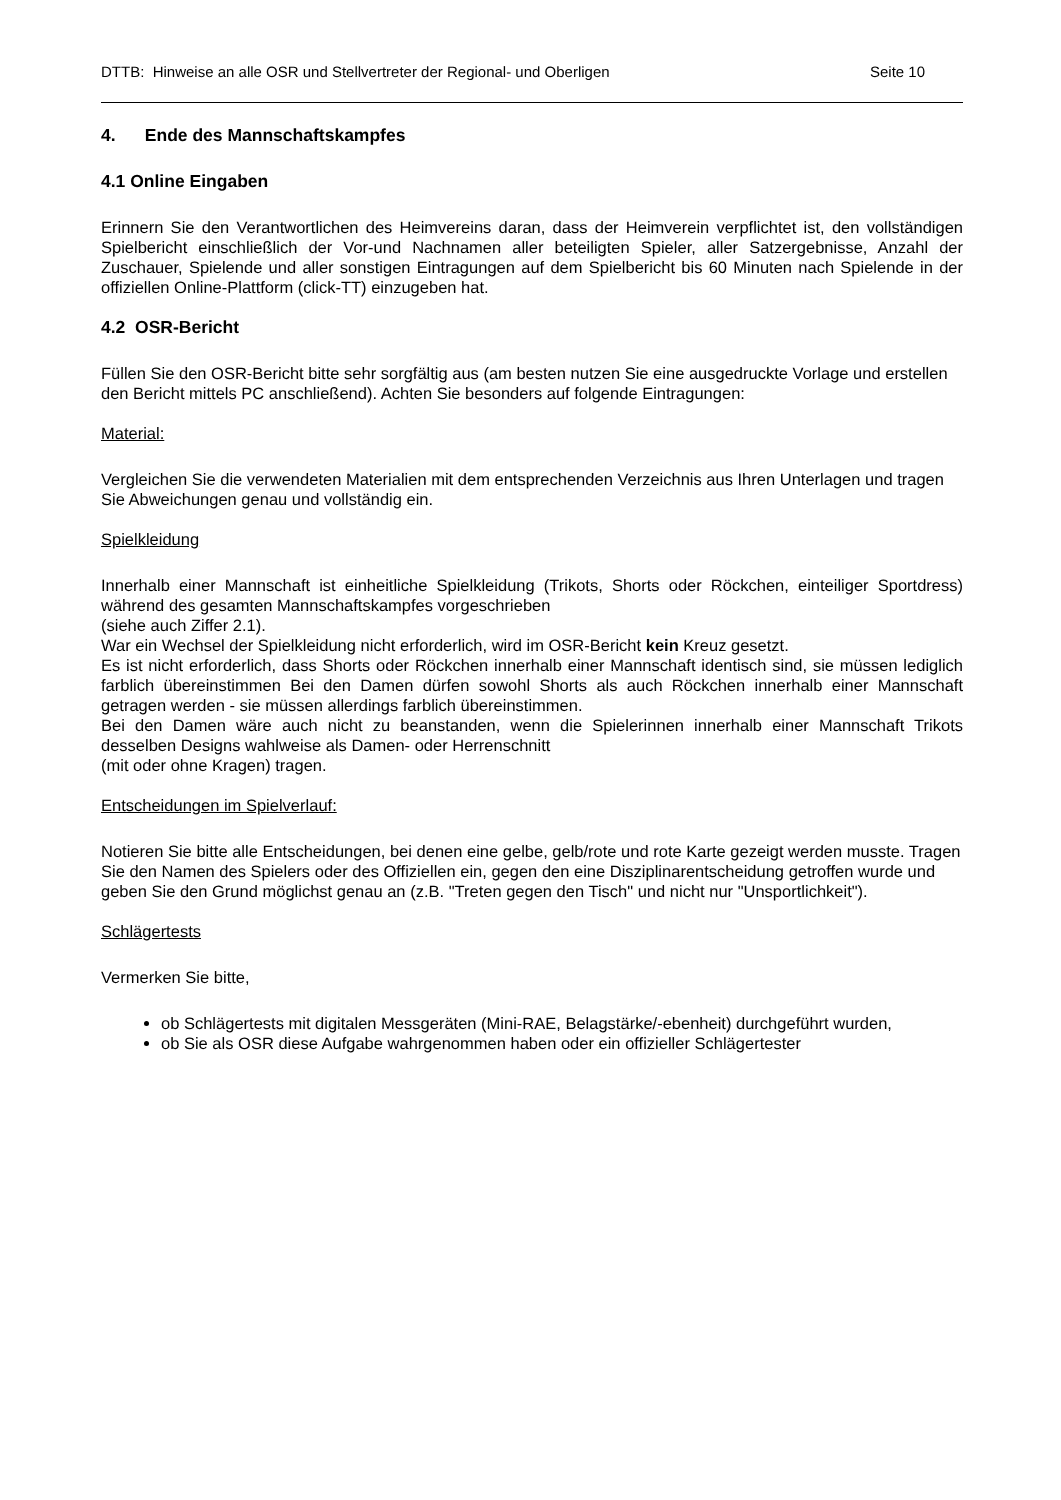DTTB: Hinweise an alle OSR und Stellvertreter der Regional- und Oberligen Seite 10
4. Ende des Mannschaftskampfes
4.1 Online Eingaben
Erinnern Sie den Verantwortlichen des Heimvereins daran, dass der Heimverein verpflichtet ist, den vollständigen Spielbericht einschließlich der Vor-und Nachnamen aller beteiligten Spieler, aller Satzergebnisse, Anzahl der Zuschauer, Spielende und aller sonstigen Eintragungen auf dem Spielbericht bis 60 Minuten nach Spielende in der offiziellen Online-Plattform (click-TT) einzugeben hat.
4.2 OSR-Bericht
Füllen Sie den OSR-Bericht bitte sehr sorgfältig aus (am besten nutzen Sie eine ausgedruckte Vorlage und erstellen den Bericht mittels PC anschließend). Achten Sie besonders auf folgende Eintragungen:
Material:
Vergleichen Sie die verwendeten Materialien mit dem entsprechenden Verzeichnis aus Ihren Unterlagen und tragen Sie Abweichungen genau und vollständig ein.
Spielkleidung
Innerhalb einer Mannschaft ist einheitliche Spielkleidung (Trikots, Shorts oder Röckchen, einteiliger Sportdress) während des gesamten Mannschaftskampfes vorgeschrieben
(siehe auch Ziffer 2.1).
War ein Wechsel der Spielkleidung nicht erforderlich, wird im OSR-Bericht kein Kreuz gesetzt.
Es ist nicht erforderlich, dass Shorts oder Röckchen innerhalb einer Mannschaft identisch sind, sie müssen lediglich farblich übereinstimmen Bei den Damen dürfen sowohl Shorts als auch Röckchen innerhalb einer Mannschaft getragen werden - sie müssen allerdings farblich übereinstimmen.
Bei den Damen wäre auch nicht zu beanstanden, wenn die Spielerinnen innerhalb einer Mannschaft Trikots desselben Designs wahlweise als Damen- oder Herrenschnitt
(mit oder ohne Kragen) tragen.
Entscheidungen im Spielverlauf:
Notieren Sie bitte alle Entscheidungen, bei denen eine gelbe, gelb/rote und rote Karte gezeigt werden musste. Tragen Sie den Namen des Spielers oder des Offiziellen ein, gegen den eine Disziplinarentscheidung getroffen wurde und geben Sie den Grund möglichst genau an (z.B. "Treten gegen den Tisch" und nicht nur "Unsportlichkeit").
Schlägertests
Vermerken Sie bitte,
ob Schlägertests mit digitalen Messgeräten (Mini-RAE, Belagstärke/-ebenheit) durchgeführt wurden,
ob Sie als OSR diese Aufgabe wahrgenommen haben oder ein offizieller Schlägertester